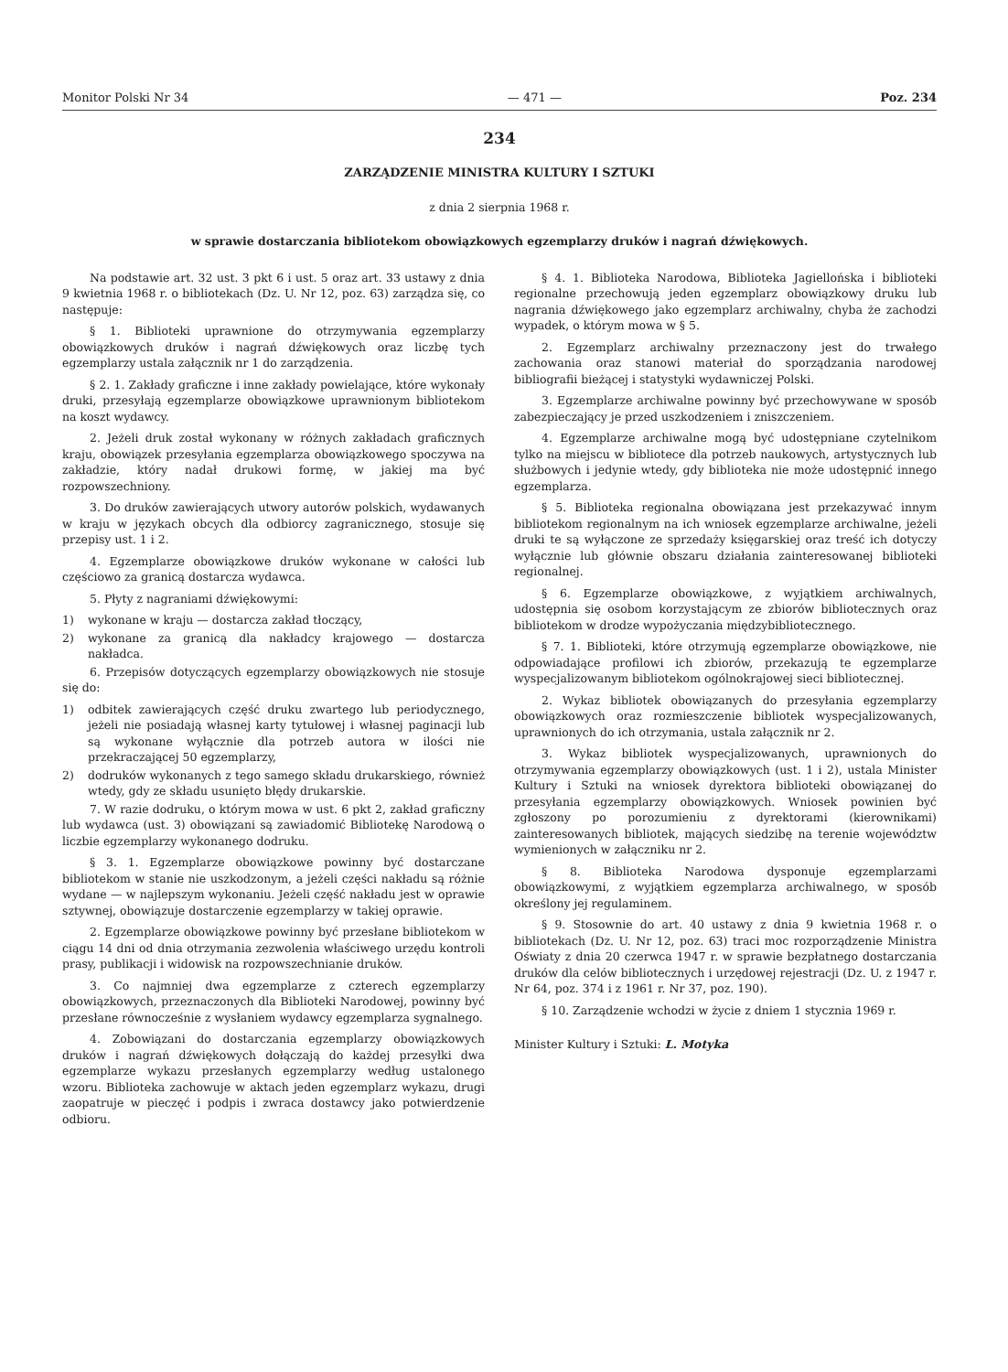Monitor Polski Nr 34 — 471 — Poz. 234
234
ZARZĄDZENIE MINISTRA KULTURY I SZTUKI
z dnia 2 sierpnia 1968 r.
w sprawie dostarczania bibliotekom obowiązkowych egzemplarzy druków i nagrań dźwiękowych.
Na podstawie art. 32 ust. 3 pkt 6 i ust. 5 oraz art. 33 ustawy z dnia 9 kwietnia 1968 r. o bibliotekach (Dz. U. Nr 12, poz. 63) zarządza się, co następuje:
§ 1. Biblioteki uprawnione do otrzymywania egzemplarzy obowiązkowych druków i nagrań dźwiękowych oraz liczbę tych egzemplarzy ustala załącznik nr 1 do zarządzenia.
§ 2. 1. Zakłady graficzne i inne zakłady powielające, które wykonały druki, przesyłają egzemplarze obowiązkowe uprawnionym bibliotekom na koszt wydawcy.
2. Jeżeli druk został wykonany w różnych zakładach graficznych kraju, obowiązek przesyłania egzemplarza obowiązkowego spoczywa na zakładzie, który nadał drukowi formę, w jakiej ma być rozpowszechniony.
3. Do druków zawierających utwory autorów polskich, wydawanych w kraju w językach obcych dla odbiorcy zagranicznego, stosuje się przepisy ust. 1 i 2.
4. Egzemplarze obowiązkowe druków wykonane w całości lub częściowo za granicą dostarcza wydawca.
5. Płyty z nagraniami dźwiękowymi:
1) wykonane w kraju — dostarcza zakład tłoczący,
2) wykonane za granicą dla nakładcy krajowego — dostarcza nakładca.
6. Przepisów dotyczących egzemplarzy obowiązkowych nie stosuje się do:
1) odbitek zawierających część druku zwartego lub periodycznego, jeżeli nie posiadają własnej karty tytułowej i własnej paginacji lub są wykonane wyłącznie dla potrzeb autora w ilości nie przekraczającej 50 egzemplarzy,
2) dodruków wykonanych z tego samego składu drukarskiego, również wtedy, gdy ze składu usunięto błędy drukarskie.
7. W razie dodruku, o którym mowa w ust. 6 pkt 2, zakład graficzny lub wydawca (ust. 3) obowiązani są zawiadomić Bibliotekę Narodową o liczbie egzemplarzy wykonanego dodruku.
§ 3. 1. Egzemplarze obowiązkowe powinny być dostarczane bibliotekom w stanie nie uszkodzonym, a jeżeli części nakładu są różnie wydane — w najlepszym wykonaniu. Jeżeli część nakładu jest w oprawie sztywnej, obowiązuje dostarczenie egzemplarzy w takiej oprawie.
2. Egzemplarze obowiązkowe powinny być przesłane bibliotekom w ciągu 14 dni od dnia otrzymania zezwolenia właściwego urzędu kontroli prasy, publikacji i widowisk na rozpowszechnianie druków.
3. Co najmniej dwa egzemplarze z czterech egzemplarzy obowiązkowych, przeznaczonych dla Biblioteki Narodowej, powinny być przesłane równocześnie z wysłaniem wydawcy egzemplarza sygnalnego.
4. Zobowiązani do dostarczania egzemplarzy obowiązkowych druków i nagrań dźwiękowych dołączają do każdej przesyłki dwa egzemplarze wykazu przesłanych egzemplarzy według ustalonego wzoru. Biblioteka zachowuje w aktach jeden egzemplarz wykazu, drugi zaopatruje w pieczęć i podpis i zwraca dostawcy jako potwierdzenie odbioru.
§ 4. 1. Biblioteka Narodowa, Biblioteka Jagiellońska i biblioteki regionalne przechowują jeden egzemplarz obowiązkowy druku lub nagrania dźwiękowego jako egzemplarz archiwalny, chyba że zachodzi wypadek, o którym mowa w § 5.
2. Egzemplarz archiwalny przeznaczony jest do trwałego zachowania oraz stanowi materiał do sporządzania narodowej bibliografii bieżącej i statystyki wydawniczej Polski.
3. Egzemplarze archiwalne powinny być przechowywane w sposób zabezpieczający je przed uszkodzeniem i zniszczeniem.
4. Egzemplarze archiwalne mogą być udostępniane czytelnikom tylko na miejscu w bibliotece dla potrzeb naukowych, artystycznych lub służbowych i jedynie wtedy, gdy biblioteka nie może udostępnić innego egzemplarza.
§ 5. Biblioteka regionalna obowiązana jest przekazywać innym bibliotekom regionalnym na ich wniosek egzemplarze archiwalne, jeżeli druki te są wyłączone ze sprzedaży księgarskiej oraz treść ich dotyczy wyłącznie lub głównie obszaru działania zainteresowanej biblioteki regionalnej.
§ 6. Egzemplarze obowiązkowe, z wyjątkiem archiwalnych, udostępnia się osobom korzystającym ze zbiorów bibliotecznych oraz bibliotekom w drodze wypożyczania międzybibliotecznego.
§ 7. 1. Biblioteki, które otrzymują egzemplarze obowiązkowe, nie odpowiadające profilowi ich zbiorów, przekazują te egzemplarze wyspecjalizowanym bibliotekom ogólnokrajowej sieci bibliotecznej.
2. Wykaz bibliotek obowiązanych do przesyłania egzemplarzy obowiązkowych oraz rozmieszczenie bibliotek wyspecjalizowanych, uprawnionych do ich otrzymania, ustala załącznik nr 2.
3. Wykaz bibliotek wyspecjalizowanych, uprawnionych do otrzymywania egzemplarzy obowiązkowych (ust. 1 i 2), ustala Minister Kultury i Sztuki na wniosek dyrektora biblioteki obowiązanej do przesyłania egzemplarzy obowiązkowych. Wniosek powinien być zgłoszony po porozumieniu z dyrektorami (kierownikami) zainteresowanych bibliotek, mających siedzibę na terenie województw wymienionych w załączniku nr 2.
§ 8. Biblioteka Narodowa dysponuje egzemplarzami obowiązkowymi, z wyjątkiem egzemplarza archiwalnego, w sposób określony jej regulaminem.
§ 9. Stosownie do art. 40 ustawy z dnia 9 kwietnia 1968 r. o bibliotekach (Dz. U. Nr 12, poz. 63) traci moc rozporządzenie Ministra Oświaty z dnia 20 czerwca 1947 r. w sprawie bezpłatnego dostarczania druków dla celów bibliotecznych i urzędowej rejestracji (Dz. U. z 1947 r. Nr 64, poz. 374 i z 1961 r. Nr 37, poz. 190).
§ 10. Zarządzenie wchodzi w życie z dniem 1 stycznia 1969 r.
Minister Kultury i Sztuki: L. Motyka